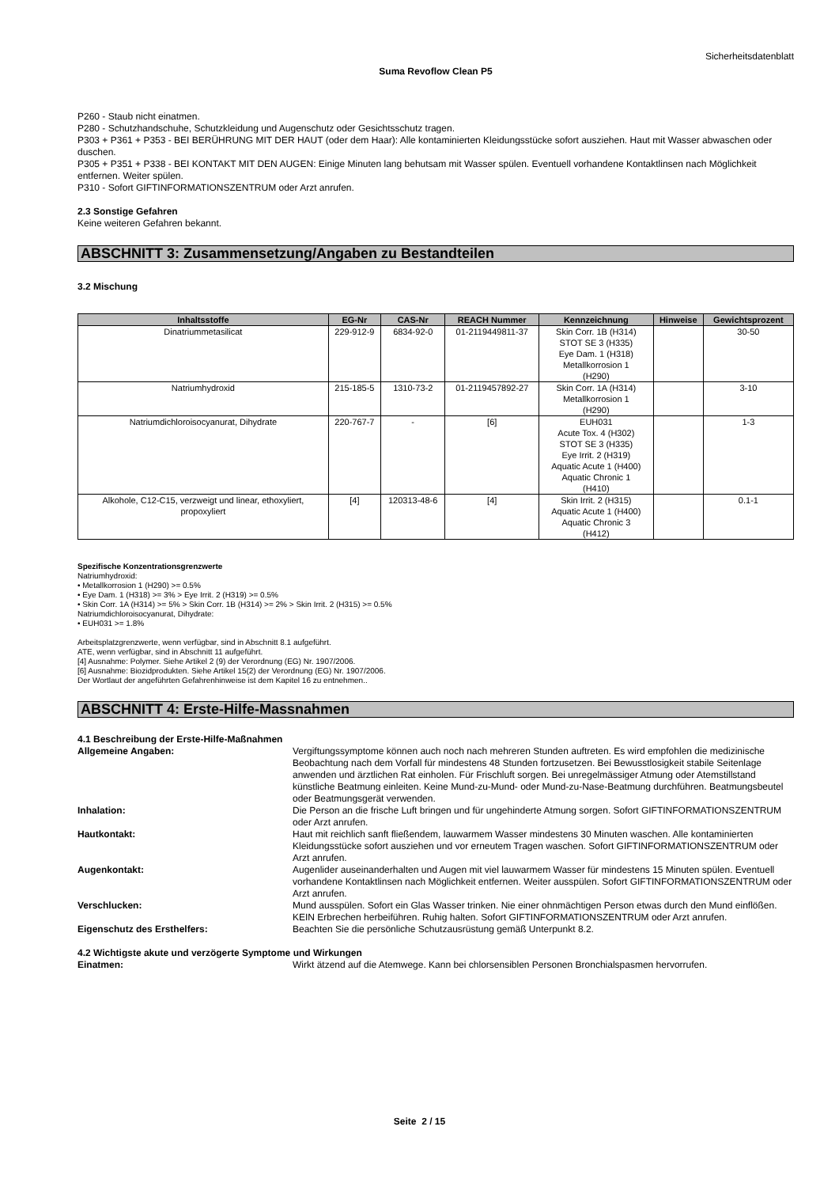Sicherheitsdatenblatt
Suma Revoflow Clean P5
P260 - Staub nicht einatmen.
P280 - Schutzhandschuhe, Schutzkleidung und Augenschutz oder Gesichtsschutz tragen.
P303 + P361 + P353 - BEI BERÜHRUNG MIT DER HAUT (oder dem Haar): Alle kontaminierten Kleidungsstücke sofort ausziehen. Haut mit Wasser abwaschen oder duschen.
P305 + P351 + P338 - BEI KONTAKT MIT DEN AUGEN: Einige Minuten lang behutsam mit Wasser spülen. Eventuell vorhandene Kontaktlinsen nach Möglichkeit entfernen. Weiter spülen.
P310 - Sofort GIFTINFORMATIONSZENTRUM oder Arzt anrufen.
2.3 Sonstige Gefahren
Keine weiteren Gefahren bekannt.
ABSCHNITT 3: Zusammensetzung/Angaben zu Bestandteilen
3.2 Mischung
| Inhaltsstoffe | EG-Nr | CAS-Nr | REACH Nummer | Kennzeichnung | Hinweise | Gewichtsprozent |
| --- | --- | --- | --- | --- | --- | --- |
| Dinatriummetasilicat | 229-912-9 | 6834-92-0 | 01-2119449811-37 | Skin Corr. 1B (H314) STOT SE 3 (H335) Eye Dam. 1 (H318) Metallkorrosion 1 (H290) | | 30-50 |
| Natriumhydroxid | 215-185-5 | 1310-73-2 | 01-2119457892-27 | Skin Corr. 1A (H314) Metallkorrosion 1 (H290) | | 3-10 |
| Natriumdichloroisocyanurat, Dihydrate | 220-767-7 | - | [6] | EUH031 Acute Tox. 4 (H302) STOT SE 3 (H335) Eye Irrit. 2 (H319) Aquatic Acute 1 (H400) Aquatic Chronic 1 (H410) | | 1-3 |
| Alkohole, C12-C15, verzweigt und linear, ethoxyliert, propoxyliert | [4] | 120313-48-6 | [4] | Skin Irrit. 2 (H315) Aquatic Acute 1 (H400) Aquatic Chronic 3 (H412) | | 0.1-1 |
Spezifische Konzentrationsgrenzwerte
Natriumhydroxid:
• Metallkorrosion 1 (H290) >= 0.5%
• Eye Dam. 1 (H318) >= 3% > Eye Irrit. 2 (H319) >= 0.5%
• Skin Corr. 1A (H314) >= 5% > Skin Corr. 1B (H314) >= 2% > Skin Irrit. 2 (H315) >= 0.5%
Natriumdichloroisocyanurat, Dihydrate:
• EUH031 >= 1.8%
Arbeitsplatzgrenzwerte, wenn verfügbar, sind in Abschnitt 8.1 aufgeführt.
ATE, wenn verfügbar, sind in Abschnitt 11 aufgeführt.
[4] Ausnahme: Polymer. Siehe Artikel 2 (9) der Verordnung (EG) Nr. 1907/2006.
[6] Ausnahme: Biozidprodukten. Siehe Artikel 15(2) der Verordnung (EG) Nr. 1907/2006.
Der Wortlaut der angeführten Gefahrenhinweise ist dem Kapitel 16 zu entnehmen..
ABSCHNITT 4: Erste-Hilfe-Massnahmen
4.1 Beschreibung der Erste-Hilfe-Maßnahmen
Allgemeine Angaben: Vergiftungssymptome können auch noch nach mehreren Stunden auftreten. Es wird empfohlen die medizinische Beobachtung nach dem Vorfall für mindestens 48 Stunden fortzusetzen. Bei Bewusstlosigkeit stabile Seitenlage anwenden und ärztlichen Rat einholen. Für Frischluft sorgen. Bei unregelmässiger Atmung oder Atemstillstand künstliche Beatmung einleiten. Keine Mund-zu-Mund- oder Mund-zu-Nase-Beatmung durchführen. Beatmungsbeutel oder Beatmungsgerät verwenden.
Inhalation: Die Person an die frische Luft bringen und für ungehinderte Atmung sorgen. Sofort GIFTINFORMATIONSZENTRUM oder Arzt anrufen.
Hautkontakt: Haut mit reichlich sanft fließendem, lauwarmem Wasser mindestens 30 Minuten waschen. Alle kontaminierten Kleidungsstücke sofort ausziehen und vor erneutem Tragen waschen. Sofort GIFTINFORMATIONSZENTRUM oder Arzt anrufen.
Augenkontakt: Augenlider auseinanderhalten und Augen mit viel lauwarmem Wasser für mindestens 15 Minuten spülen. Eventuell vorhandene Kontaktlinsen nach Möglichkeit entfernen. Weiter ausspülen. Sofort GIFTINFORMATIONSZENTRUM oder Arzt anrufen.
Verschlucken: Mund ausspülen. Sofort ein Glas Wasser trinken. Nie einer ohnmächtigen Person etwas durch den Mund einflößen. KEIN Erbrechen herbeiführen. Ruhig halten. Sofort GIFTINFORMATIONSZENTRUM oder Arzt anrufen.
Eigenschutz des Ersthelfers: Beachten Sie die persönliche Schutzausrüstung gemäß Unterpunkt 8.2.
4.2 Wichtigste akute und verzögerte Symptome und Wirkungen
Einatmen: Wirkt ätzend auf die Atemwege. Kann bei chlorsensiblen Personen Bronchialspasmen hervorrufen.
Seite 2 / 15